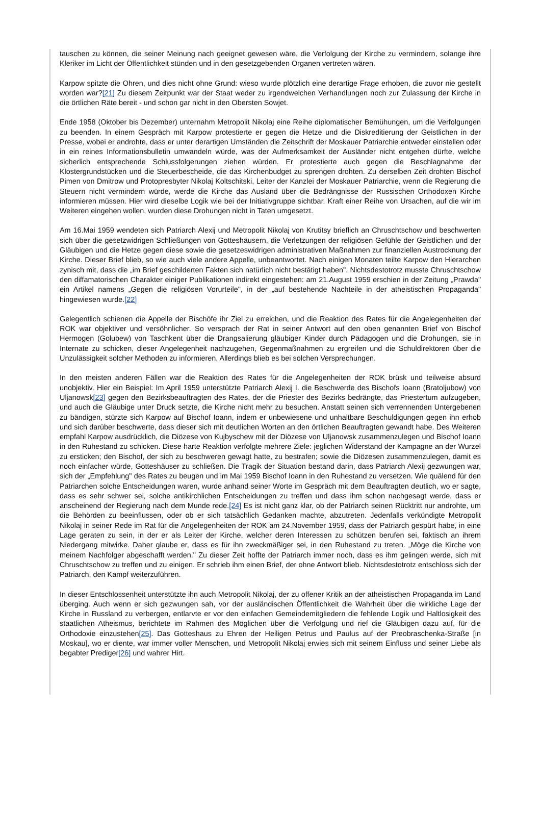tauschen zu können, die seiner Meinung nach geeignet gewesen wäre, die Verfolgung der Kirche zu vermindern, solange ihre Kleriker im Licht der Öffentlichkeit stünden und in den gesetzgebenden Organen vertreten wären.
Karpow spitzte die Ohren, und dies nicht ohne Grund: wieso wurde plötzlich eine derartige Frage erhoben, die zuvor nie gestellt worden war?[21] Zu diesem Zeitpunkt war der Staat weder zu irgendwelchen Verhandlungen noch zur Zulassung der Kirche in die örtlichen Räte bereit - und schon gar nicht in den Obersten Sowjet.
Ende 1958 (Oktober bis Dezember) unternahm Metropolit Nikolaj eine Reihe diplomatischer Bemühungen, um die Verfolgungen zu beenden. In einem Gespräch mit Karpow protestierte er gegen die Hetze und die Diskreditierung der Geistlichen in der Presse, wobei er androhte, dass er unter derartigen Umständen die Zeitschrift der Moskauer Patriarchie entweder einstellen oder in ein reines Informationsbulletin umwandeln würde, was der Aufmerksamkeit der Ausländer nicht entgehen dürfte, welche sicherlich entsprechende Schlussfolgerungen ziehen würden. Er protestierte auch gegen die Beschlagnahme der Klostergrundstücken und die Steuerbescheide, die das Kirchenbudget zu sprengen drohten. Zu derselben Zeit drohten Bischof Pimen von Dmitrow und Protopresbyter Nikolaj Koltschitski, Leiter der Kanzlei der Moskauer Patriarchie, wenn die Regierung die Steuern nicht vermindern würde, werde die Kirche das Ausland über die Bedrängnisse der Russischen Orthodoxen Kirche informieren müssen. Hier wird dieselbe Logik wie bei der Initiativgruppe sichtbar. Kraft einer Reihe von Ursachen, auf die wir im Weiteren eingehen wollen, wurden diese Drohungen nicht in Taten umgesetzt.
Am 16.Mai 1959 wendeten sich Patriarch Alexij und Metropolit Nikolaj von Krutitsy brieflich an Chruschtschow und beschwerten sich über die gesetzwidrigen Schließungen von Gotteshäusern, die Verletzungen der religiösen Gefühle der Geistlichen und der Gläubigen und die Hetze gegen diese sowie die gesetzeswidrigen administrativen Maßnahmen zur finanziellen Austrocknung der Kirche. Dieser Brief blieb, so wie auch viele andere Appelle, unbeantwortet. Nach einigen Monaten teilte Karpow den Hierarchen zynisch mit, dass die „im Brief geschilderten Fakten sich natürlich nicht bestätigt haben". Nichtsdestotrotz musste Chruschtschow den diffamatorischen Charakter einiger Publikationen indirekt eingestehen: am 21.August 1959 erschien in der Zeitung „Prawda" ein Artikel namens „Gegen die religiösen Vorurteile", in der „auf bestehende Nachteile in der atheistischen Propaganda" hingewiesen wurde.[22]
Gelegentlich schienen die Appelle der Bischöfe ihr Ziel zu erreichen, und die Reaktion des Rates für die Angelegenheiten der ROK war objektiver und versöhnlicher. So versprach der Rat in seiner Antwort auf den oben genannten Brief von Bischof Hermogen (Golubew) von Taschkent über die Drangsalierung gläubiger Kinder durch Pädagogen und die Drohungen, sie in Internate zu schicken, dieser Angelegenheit nachzugehen, Gegenmaßnahmen zu ergreifen und die Schuldirektoren über die Unzulässigkeit solcher Methoden zu informieren. Allerdings blieb es bei solchen Versprechungen.
In den meisten anderen Fällen war die Reaktion des Rates für die Angelegenheiten der ROK brüsk und teilweise absurd unobjektiv. Hier ein Beispiel: Im April 1959 unterstützte Patriarch Alexij I. die Beschwerde des Bischofs Ioann (Bratoljubow) von Uljanowsk[23] gegen den Bezirksbeauftragten des Rates, der die Priester des Bezirks bedrängte, das Priestertum aufzugeben, und auch die Gläubige unter Druck setzte, die Kirche nicht mehr zu besuchen. Anstatt seinen sich verrennenden Untergebenen zu bändigen, stürzte sich Karpow auf Bischof Ioann, indem er unbewiesene und unhaltbare Beschuldigungen gegen ihn erhob und sich darüber beschwerte, dass dieser sich mit deutlichen Worten an den örtlichen Beauftragten gewandt habe. Des Weiteren empfahl Karpow ausdrücklich, die Diözese von Kujbyschew mit der Diözese von Uljanowsk zusammenzulegen und Bischof Ioann in den Ruhestand zu schicken. Diese harte Reaktion verfolgte mehrere Ziele: jeglichen Widerstand der Kampagne an der Wurzel zu ersticken; den Bischof, der sich zu beschweren gewagt hatte, zu bestrafen; sowie die Diözesen zusammenzulegen, damit es noch einfacher würde, Gotteshäuser zu schließen. Die Tragik der Situation bestand darin, dass Patriarch Alexij gezwungen war, sich der „Empfehlung" des Rates zu beugen und im Mai 1959 Bischof Ioann in den Ruhestand zu versetzen. Wie quälend für den Patriarchen solche Entscheidungen waren, wurde anhand seiner Worte im Gespräch mit dem Beauftragten deutlich, wo er sagte, dass es sehr schwer sei, solche antikirchlichen Entscheidungen zu treffen und dass ihm schon nachgesagt werde, dass er anscheinend der Regierung nach dem Munde rede.[24] Es ist nicht ganz klar, ob der Patriarch seinen Rücktritt nur androhte, um die Behörden zu beeinflussen, oder ob er sich tatsächlich Gedanken machte, abzutreten. Jedenfalls verkündigte Metropolit Nikolaj in seiner Rede im Rat für die Angelegenheiten der ROK am 24.November 1959, dass der Patriarch gespürt habe, in eine Lage geraten zu sein, in der er als Leiter der Kirche, welcher deren Interessen zu schützen berufen sei, faktisch an ihrem Niedergang mitwirke. Daher glaube er, dass es für ihn zweckmäßiger sei, in den Ruhestand zu treten. „Möge die Kirche von meinem Nachfolger abgeschafft werden." Zu dieser Zeit hoffte der Patriarch immer noch, dass es ihm gelingen werde, sich mit Chruschtschow zu treffen und zu einigen. Er schrieb ihm einen Brief, der ohne Antwort blieb. Nichtsdestotrotz entschloss sich der Patriarch, den Kampf weiterzuführen.
In dieser Entschlossenheit unterstützte ihn auch Metropolit Nikolaj, der zu offener Kritik an der atheistischen Propaganda im Land überging. Auch wenn er sich gezwungen sah, vor der ausländischen Öffentlichkeit die Wahrheit über die wirkliche Lage der Kirche in Russland zu verbergen, entlarvte er vor den einfachen Gemeindemitgliedern die fehlende Logik und Haltlosigkeit des staatlichen Atheismus, berichtete im Rahmen des Möglichen über die Verfolgung und rief die Gläubigen dazu auf, für die Orthodoxie einzustehen[25]. Das Gotteshaus zu Ehren der Heiligen Petrus und Paulus auf der Preobraschenka-Straße [in Moskau], wo er diente, war immer voller Menschen, und Metropolit Nikolaj erwies sich mit seinem Einfluss und seiner Liebe als begabter Prediger[26] und wahrer Hirt.